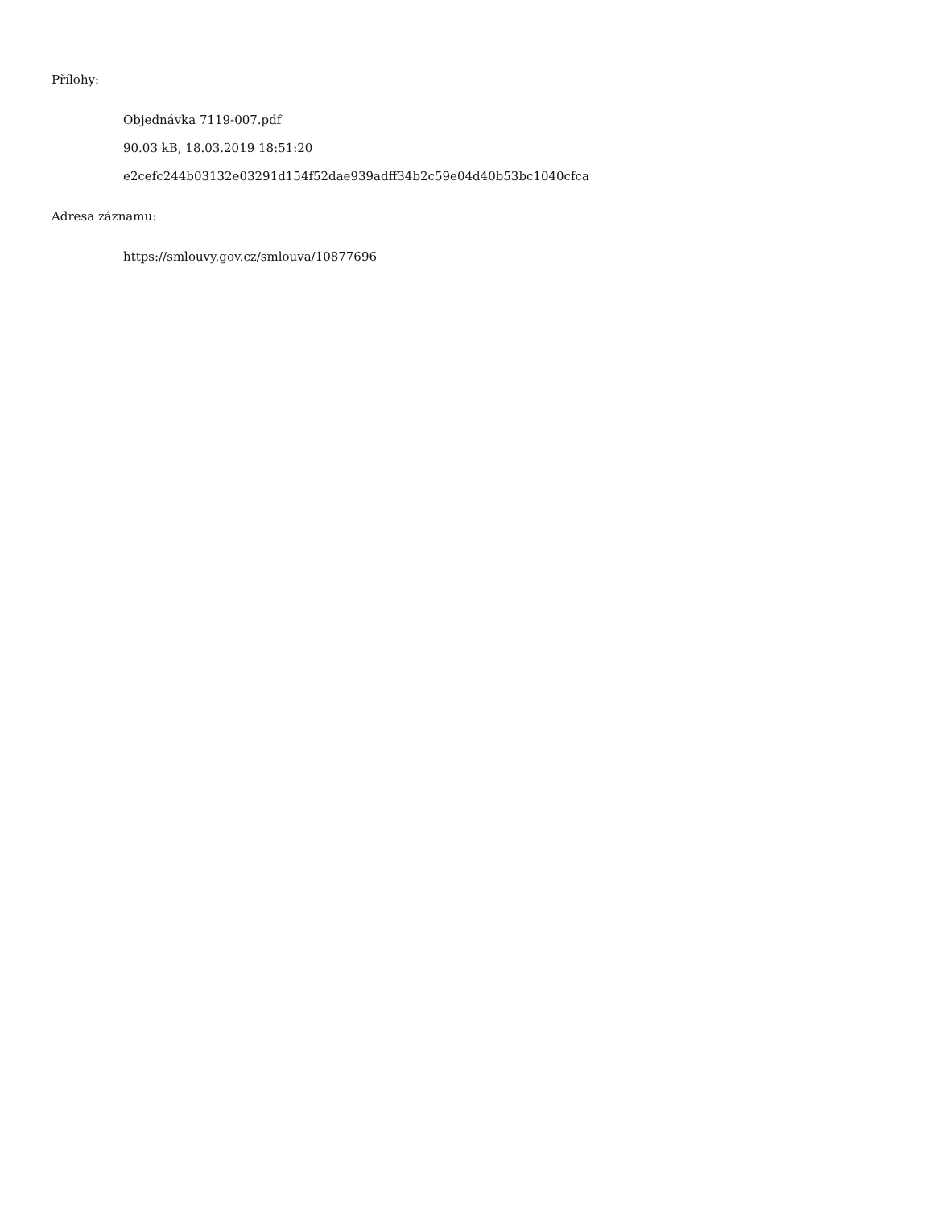Přílohy:
Objednávka 7119-007.pdf
90.03 kB, 18.03.2019 18:51:20
e2cefc244b03132e03291d154f52dae939adff34b2c59e04d40b53bc1040cfca
Adresa záznamu:
https://smlouvy.gov.cz/smlouva/10877696